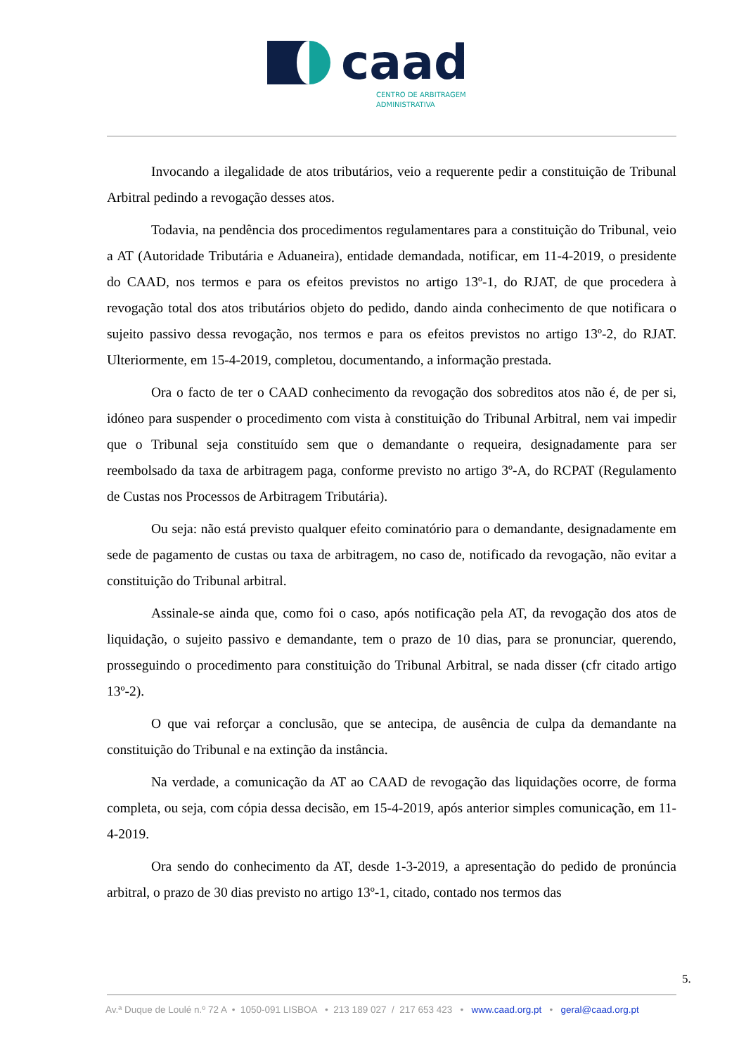caad
CENTRO DE ARBITRAGEM
ADMINISTRATIVA
Invocando a ilegalidade de atos tributários, veio a requerente pedir a constituição de Tribunal Arbitral pedindo a revogação desses atos.
Todavia, na pendência dos procedimentos regulamentares para a constituição do Tribunal, veio a AT (Autoridade Tributária e Aduaneira), entidade demandada, notificar, em 11-4-2019, o presidente do CAAD, nos termos e para os efeitos previstos no artigo 13º-1, do RJAT, de que procedera à revogação total dos atos tributários objeto do pedido, dando ainda conhecimento de que notificara o sujeito passivo dessa revogação, nos termos e para os efeitos previstos no artigo 13º-2, do RJAT. Ulteriormente, em 15-4-2019, completou, documentando, a informação prestada.
Ora o facto de ter o CAAD conhecimento da revogação dos sobreditos atos não é, de per si, idóneo para suspender o procedimento com vista à constituição do Tribunal Arbitral, nem vai impedir que o Tribunal seja constituído sem que o demandante o requeira, designadamente para ser reembolsado da taxa de arbitragem paga, conforme previsto no artigo 3º-A, do RCPAT (Regulamento de Custas nos Processos de Arbitragem Tributária).
Ou seja: não está previsto qualquer efeito cominatório para o demandante, designadamente em sede de pagamento de custas ou taxa de arbitragem, no caso de, notificado da revogação, não evitar a constituição do Tribunal arbitral.
Assinale-se ainda que, como foi o caso, após notificação pela AT, da revogação dos atos de liquidação, o sujeito passivo e demandante, tem o prazo de 10 dias, para se pronunciar, querendo, prosseguindo o procedimento para constituição do Tribunal Arbitral, se nada disser (cfr citado artigo 13º-2).
O que vai reforçar a conclusão, que se antecipa, de ausência de culpa da demandante na constituição do Tribunal e na extinção da instância.
Na verdade, a comunicação da AT ao CAAD de revogação das liquidações ocorre, de forma completa, ou seja, com cópia dessa decisão, em 15-4-2019, após anterior simples comunicação, em 11-4-2019.
Ora sendo do conhecimento da AT, desde 1-3-2019, a apresentação do pedido de pronúncia arbitral, o prazo de 30 dias previsto no artigo 13º-1, citado, contado nos termos das
5.
Av.ª Duque de Loulé n.º 72 A • 1050-091 LISBOA • 213 189 027 / 217 653 423 • www.caad.org.pt • geral@caad.org.pt